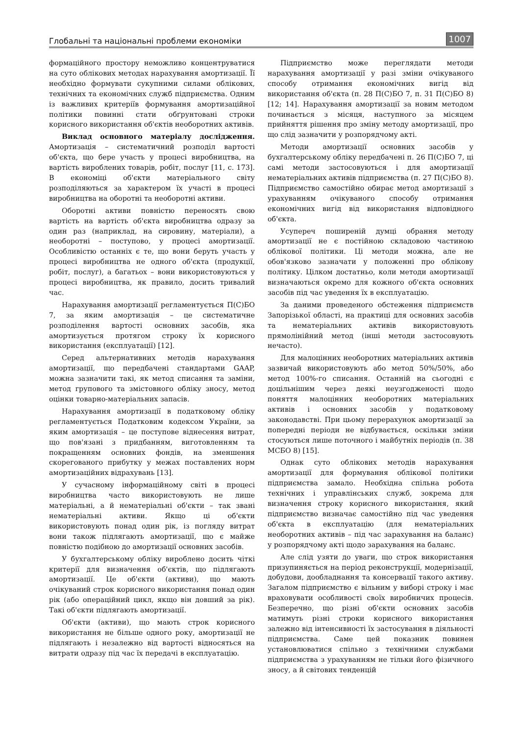Глобальні та національні проблеми економіки 1007
формаційного простору неможливо концентруватися на суто облікових методах нарахування амортизації. Її необхідно формувати сукупними силами облікових, технічних та економічних служб підприємства. Одним із важливих критеріїв формування амортизаційної політики повинні стати обґрунтовані строки корисного використання об'єктів необоротних активів.
Виклад основного матеріалу дослідження. Амортизація – систематичний розподіл вартості об'єкта, що бере участь у процесі виробництва, на вартість вироблених товарів, робіт, послуг [11, с. 173]. В економіці об'єкти матеріального світу розподіляються за характером їх участі в процесі виробництва на оборотні та необоротні активи.
Оборотні активи повністю переносять свою вартість на вартість об'єкта виробництва одразу за один раз (наприклад, на сировину, матеріали), а необоротні – поступово, у процесі амортизації. Особливістю останніх є те, що вони беруть участь у процесі виробництва не одного об'єкта (продукції, робіт, послуг), а багатьох – вони використовуються у процесі виробництва, як правило, досить тривалий час.
Нарахування амортизації регламентується П(С)БО 7, за яким амортизація – це систематичне розподілення вартості основних засобів, яка амортизується протягом строку їх корисного використання (експлуатації) [12].
Серед альтернативних методів нарахування амортизації, що передбачені стандартами GAAP, можна зазначити такі, як метод списання та заміни, метод групового та змістовного обліку зносу, метод оцінки товарно-матеріальних запасів.
Нарахування амортизації в податковому обліку регламентується Податковим кодексом України, за яким амортизація – це поступове віднесення витрат, що пов'язані з придбанням, виготовленням та покращенням основних фондів, на зменшення скорегованого прибутку у межах поставлених норм амортизаційних відрахувань [13].
У сучасному інформаційному світі в процесі виробництва часто використовують не лише матеріальні, а й нематеріальні об'єкти – так звані нематеріальні активи. Якщо ці об'єкти використовують понад один рік, із погляду витрат вони також підлягають амортизації, що є майже повністю подібною до амортизації основних засобів.
У бухгалтерському обліку вироблено досить чіткі критерії для визначення об'єктів, що підлягають амортизації. Це об'єкти (активи), що мають очікуваний строк корисного використання понад один рік (або операційний цикл, якщо він довший за рік). Такі об'єкти підлягають амортизації.
Об'єкти (активи), що мають строк корисного використання не більше одного року, амортизації не підлягають і незалежно від вартості відносяться на витрати одразу під час їх передачі в експлуатацію.
Підприємство може переглядати методи нарахування амортизації у разі зміни очікуваного способу отримання економічних вигід від використання об'єкта (п. 28 П(С)БО 7, п. 31 П(С)БО 8) [12; 14]. Нарахування амортизації за новим методом починається з місяця, наступного за місяцем прийняття рішення про зміну методу амортизації, про що слід зазначити у розпорядчому акті.
Методи амортизації основних засобів у бухгалтерському обліку передбачені п. 26 П(С)БО 7, ці самі методи застосовуються і для амортизації нематеріальних активів підприємства (п. 27 П(С)БО 8). Підприємство самостійно обирає метод амортизації з урахуванням очікуваного способу отримання економічних вигід від використання відповідного об'єкта.
Усупереч поширеній думці обрання методу амортизації не є постійною складовою частиною облікової політики. Ці методи можна, але не обов'язково зазначати у положенні про облікову політику. Цілком достатньо, коли методи амортизації визначаються окремо для кожного об'єкта основних засобів під час уведення їх в експлуатацію.
За даними проведеного обстеження підприємств Запорізької області, на практиці для основних засобів та нематеріальних активів використовують прямолінійний метод (інші методи застосовують нечасто).
Для малоцінних необоротних матеріальних активів зазвичай використовують або метод 50%/50%, або метод 100%-го списання. Останній на сьогодні є доцільнішим через деякі неузгодженості щодо поняття малоцінних необоротних матеріальних активів і основних засобів у податковому законодавстві. При цьому перерахунок амортизації за попередні періоди не відбувається, оскільки зміни стосуються лише поточного і майбутніх періодів (п. 38 МСБО 8) [15].
Однак суто облікових методів нарахування амортизації для формування облікової політики підприємства замало. Необхідна спільна робота технічних і управлінських служб, зокрема для визначення строку корисного використання, який підприємство визначає самостійно під час уведення об'єкта в експлуатацію (для нематеріальних необоротних активів – під час зарахування на баланс) у розпорядчому акті щодо зарахування на баланс.
Але слід узяти до уваги, що строк використання призупиняється на період реконструкції, модернізації, добудови, дообладнання та консервації такого активу. Загалом підприємство є вільним у виборі строку і має враховувати особливості своїх виробничих процесів. Безперечно, що різні об'єкти основних засобів матимуть різні строки корисного використання залежно від інтенсивності їх застосування в діяльності підприємства. Саме цей показник повинен установлюватися спільно з технічними службами підприємства з урахуванням не тільки його фізичного зносу, а й світових тенденцій